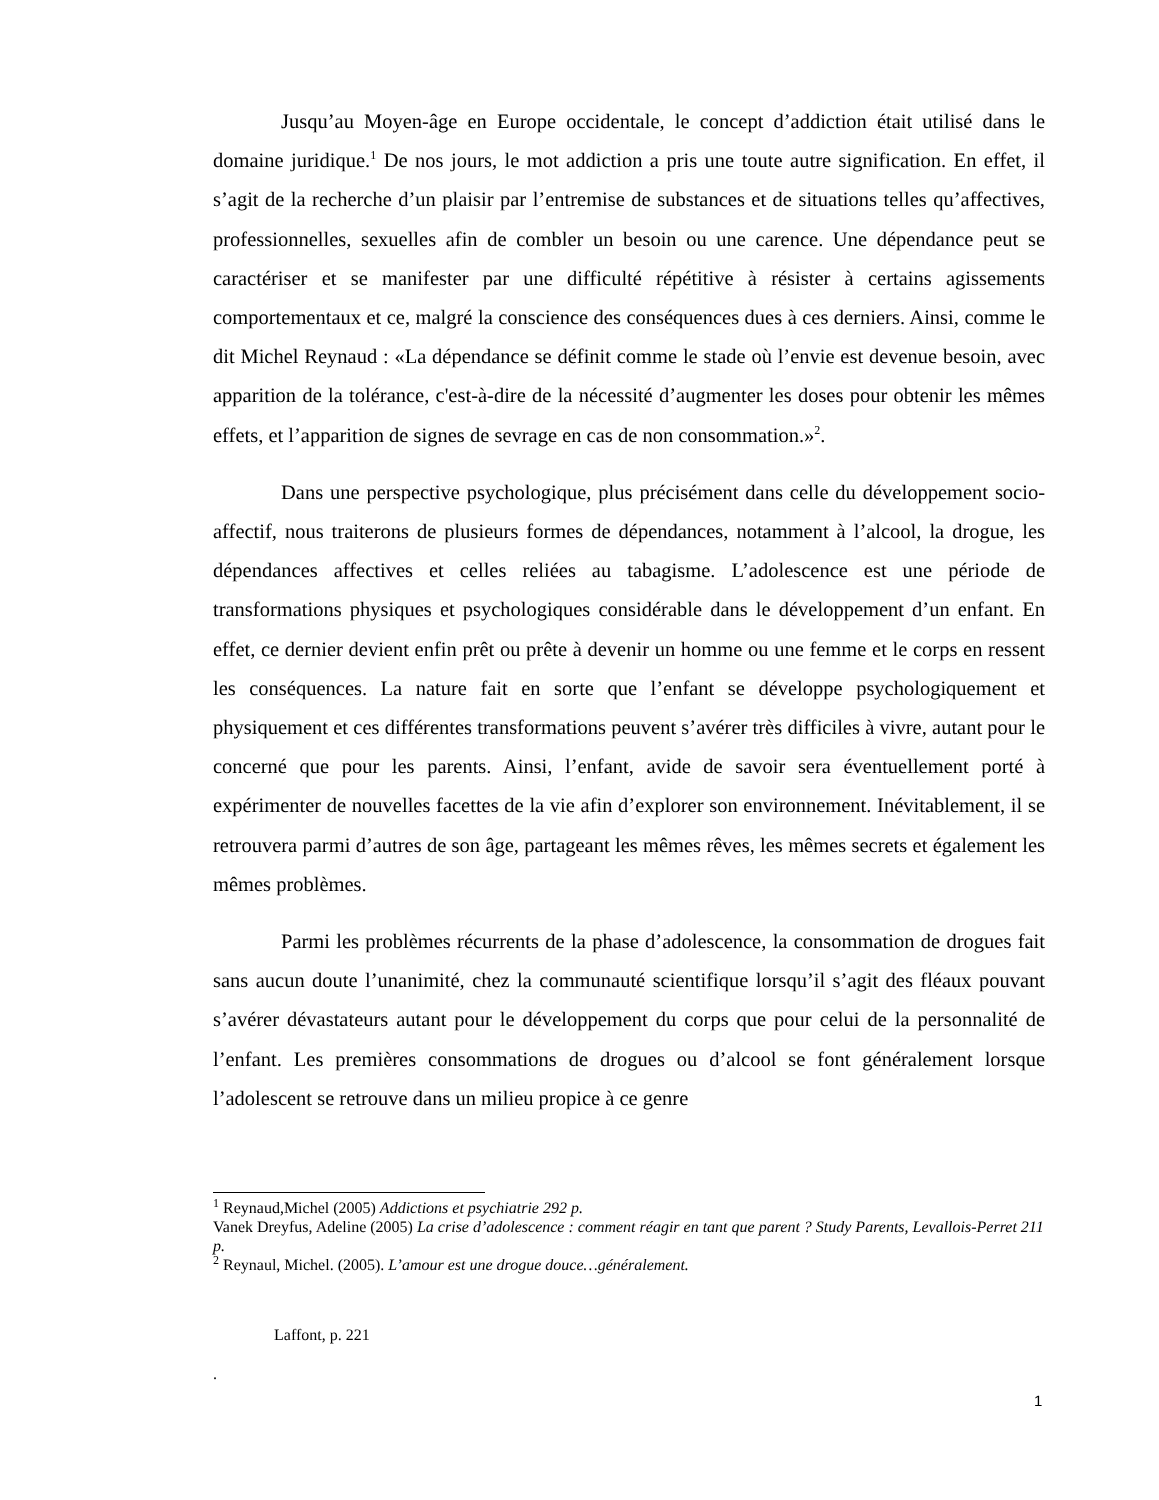Jusqu’au Moyen-âge en Europe occidentale, le concept d’addiction était utilisé dans le domaine juridique.<sup>1</sup> De nos jours, le mot addiction a pris une toute autre signification. En effet, il s’agit de la recherche d’un plaisir par l’entremise de substances et de situations telles qu’affectives, professionnelles, sexuelles afin de combler un besoin ou une carence. Une dépendance peut se caractériser et se manifester par une difficulté répétitive à résister à certains agissements comportementaux et ce, malgré la conscience des conséquences dues à ces derniers. Ainsi, comme le dit Michel Reynaud : «La dépendance se définit comme le stade où l’envie est devenue besoin, avec apparition de la tolérance, c'est-à-dire de la nécessité d’augmenter les doses pour obtenir les mêmes effets, et l’apparition de signes de sevrage en cas de non consommation.»<sup>2</sup>.
Dans une perspective psychologique, plus précisément dans celle du développement socio-affectif, nous traiterons de plusieurs formes de dépendances, notamment à l’alcool, la drogue, les dépendances affectives et celles reliées au tabagisme. L’adolescence est une période de transformations physiques et psychologiques considérable dans le développement d’un enfant. En effet, ce dernier devient enfin prêt ou prête à devenir un homme ou une femme et le corps en ressent les conséquences. La nature fait en sorte que l’enfant se développe psychologiquement et physiquement et ces différentes transformations peuvent s’avérer très difficiles à vivre, autant pour le concerné que pour les parents. Ainsi, l’enfant, avide de savoir sera éventuellement porté à expérimenter de nouvelles facettes de la vie afin d’explorer son environnement. Inévitablement, il se retrouvera parmi d’autres de son âge, partageant les mêmes rêves, les mêmes secrets et également les mêmes problèmes.
Parmi les problèmes récurrents de la phase d’adolescence, la consommation de drogues fait sans aucun doute l’unanimité, chez la communauté scientifique lorsqu’il s’agit des fléaux pouvant s’avérer dévastateurs autant pour le développement du corps que pour celui de la personnalité de l’enfant. Les premières consommations de drogues ou d’alcool se font généralement lorsque l’adolescent se retrouve dans un milieu propice à ce genre
<sup>1</sup> Reynaud,Michel (2005) Addictions et psychiatrie 292 p.
Vanek Dreyfus, Adeline (2005) La crise d’adolescence : comment réagir en tant que parent ? Study Parents, Levallois-Perret 211 p.
<sup>2</sup> Reynaul, Michel. (2005). L’amour est une drogue douce…généralement.
Laffont, p. 221
.
1